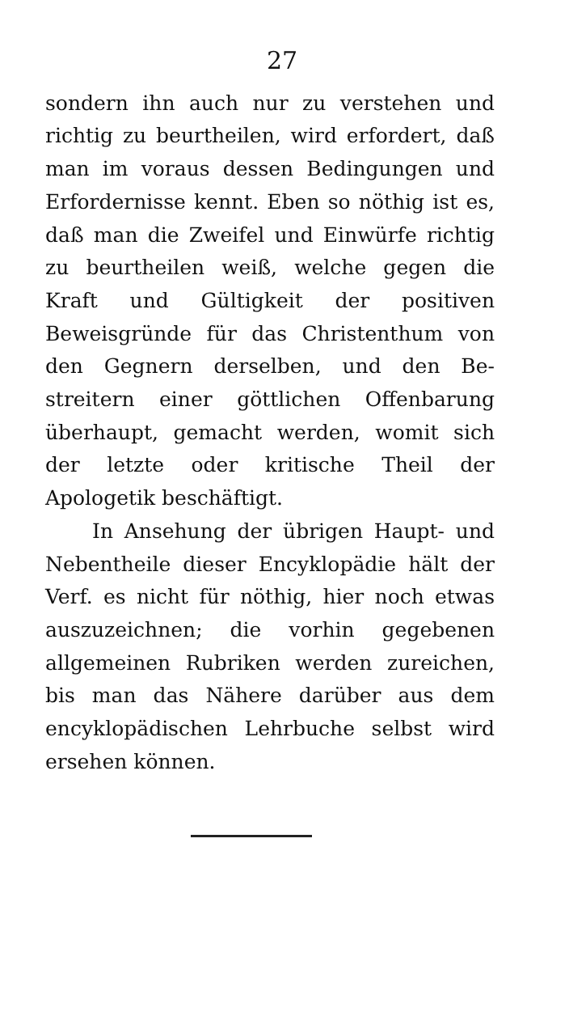27
sondern ihn auch nur zu verstehen und rich­tig zu beurtheilen, wird erfordert, daß man im voraus dessen Bedingungen und Erfordernisse kennt. Eben so nöthig ist es, daß man die Zweifel und Einwürfe richtig zu beurtheilen weiß, welche gegen die Kraft und Gültigkeit der positiven Beweisgründe für das Christen­thum von den Gegnern derselben, und den Be­streitern einer göttlichen Offenbarung über­haupt, gemacht werden, womit sich der letzte oder kritische Theil der Apologetik beschäftigt.
In Ansehung der übrigen Haupt- und Ne­bentheile dieser Encyklopädie hält der Verf. es nicht für nöthig, hier noch etwas auszuzeichnen; die vorhin gegebenen allgemeinen Rubriken wer­den zureichen, bis man das Nähere darüber aus dem encyklopädischen Lehrbuche selbst wird erse­hen können.